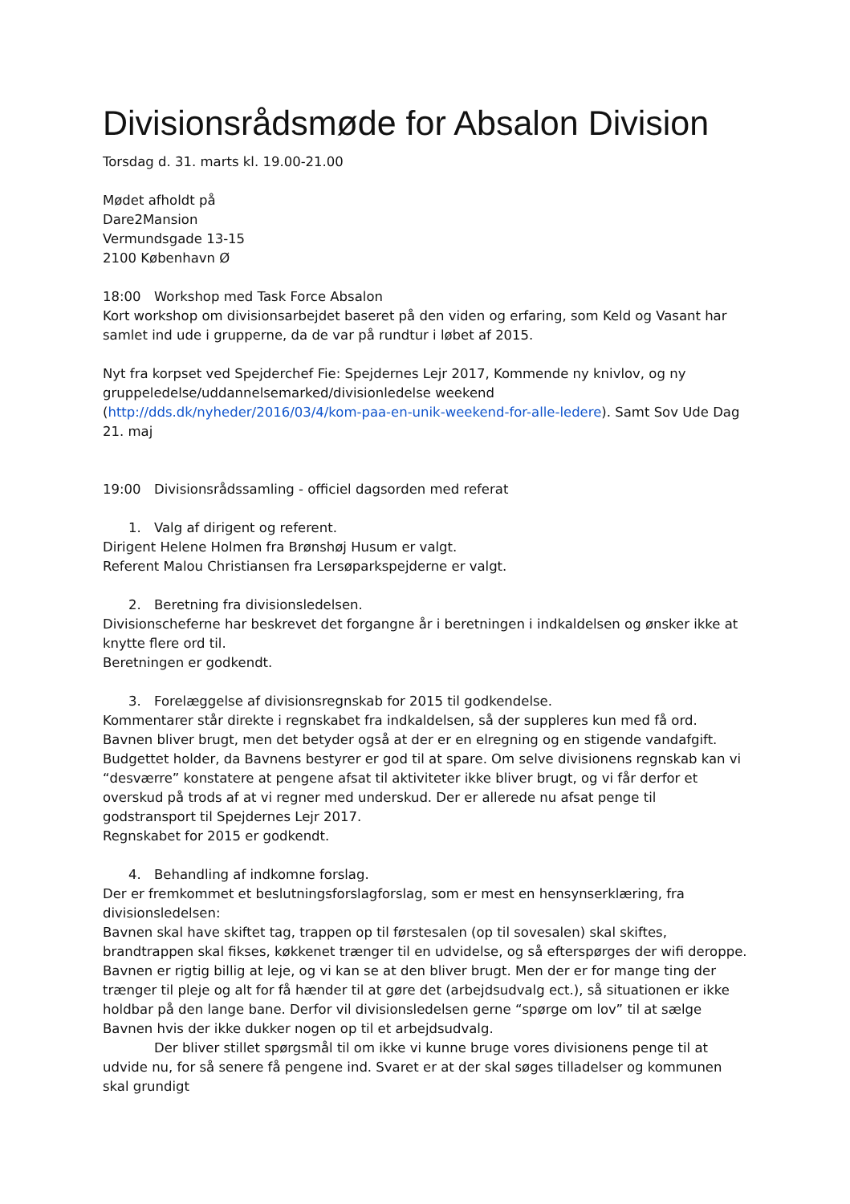Divisionsrådsmøde for Absalon Division
Torsdag d. 31. marts kl. 19.00-21.00
Mødet afholdt på
Dare2Mansion
Vermundsgade 13-15
2100 København Ø
18:00 Workshop med Task Force Absalon
Kort workshop om divisionsarbejdet baseret på den viden og erfaring, som Keld og Vasant har samlet ind ude i grupperne, da de var på rundtur i løbet af 2015.
Nyt fra korpset ved Spejderchef Fie: Spejdernes Lejr 2017, Kommende ny knivlov, og ny gruppeledelse/uddannelsemarked/divisionledelse weekend (http://dds.dk/nyheder/2016/03/4/kom-paa-en-unik-weekend-for-alle-ledere). Samt Sov Ude Dag 21. maj
19:00 Divisionsrådssamling - officiel dagsorden med referat
1. Valg af dirigent og referent.
Dirigent Helene Holmen fra Brønshøj Husum er valgt.
Referent Malou Christiansen fra Lersøparkspejderne er valgt.
2. Beretning fra divisionsledelsen.
Divisionscheferne har beskrevet det forgangne år i beretningen i indkaldelsen og ønsker ikke at knytte flere ord til.
Beretningen er godkendt.
3. Forelæggelse af divisionsregnskab for 2015 til godkendelse.
Kommentarer står direkte i regnskabet fra indkaldelsen, så der suppleres kun med få ord. Bavnen bliver brugt, men det betyder også at der er en elregning og en stigende vandafgift. Budgettet holder, da Bavnens bestyrer er god til at spare. Om selve divisionens regnskab kan vi “desværre” konstatere at pengene afsat til aktiviteter ikke bliver brugt, og vi får derfor et overskud på trods af at vi regner med underskud. Der er allerede nu afsat penge til godstransport til Spejdernes Lejr 2017.
Regnskabet for 2015 er godkendt.
4. Behandling af indkomne forslag.
Der er fremkommet et beslutningsforslagforslag, som er mest en hensynserklæring, fra divisionsledelsen:
Bavnen skal have skiftet tag, trappen op til førstesalen (op til sovesalen) skal skiftes, brandtrappen skal fikses, køkkenet trænger til en udvidelse, og så efterspørges der wifi deroppe. Bavnen er rigtig billig at leje, og vi kan se at den bliver brugt. Men der er for mange ting der trænger til pleje og alt for få hænder til at gøre det (arbejdsudvalg ect.), så situationen er ikke holdbar på den lange bane. Derfor vil divisionsledelsen gerne “spørge om lov” til at sælge Bavnen hvis der ikke dukker nogen op til et arbejdsudvalg.
Der bliver stillet spørgsmål til om ikke vi kunne bruge vores divisionens penge til at udvide nu, for så senere få pengene ind. Svaret er at der skal søges tilladelser og kommunen skal grundigt